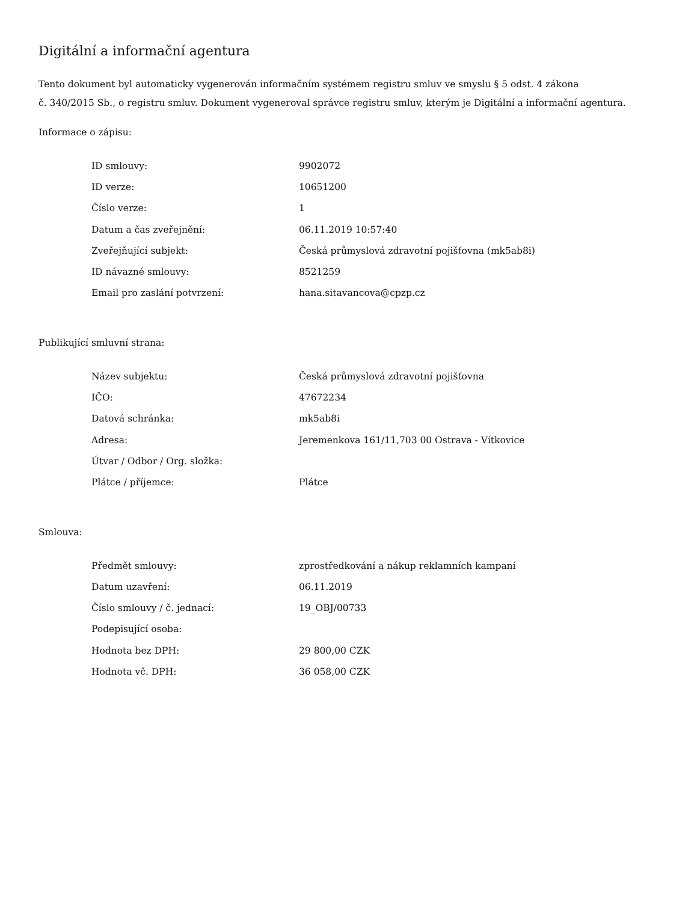Digitální a informační agentura
Tento dokument byl automaticky vygenerován informačním systémem registru smluv ve smyslu § 5 odst. 4 zákona
č. 340/2015 Sb., o registru smluv. Dokument vygeneroval správce registru smluv, kterým je Digitální a informační agentura.
Informace o zápisu:
| ID smlouvy: | 9902072 |
| ID verze: | 10651200 |
| Číslo verze: | 1 |
| Datum a čas zveřejnění: | 06.11.2019 10:57:40 |
| Zveřejňující subjekt: | Česká průmyslová zdravotní pojišťovna (mk5ab8i) |
| ID návazné smlouvy: | 8521259 |
| Email pro zaslání potvrzení: | hana.sitavancova@cpzp.cz |
Publikující smluvní strana:
| Název subjektu: | Česká průmyslová zdravotní pojišťovna |
| IČO: | 47672234 |
| Datová schránka: | mk5ab8i |
| Adresa: | Jeremenkova 161/11,703 00 Ostrava - Vítkovice |
| Útvar / Odbor / Org. složka: | |
| Plátce / příjemce: | Plátce |
Smlouva:
| Předmět smlouvy: | zprostředkování a nákup reklamních kampaní |
| Datum uzavření: | 06.11.2019 |
| Číslo smlouvy / č. jednací: | 19_OBJ/00733 |
| Podepisující osoba: | |
| Hodnota bez DPH: | 29 800,00 CZK |
| Hodnota vč. DPH: | 36 058,00 CZK |